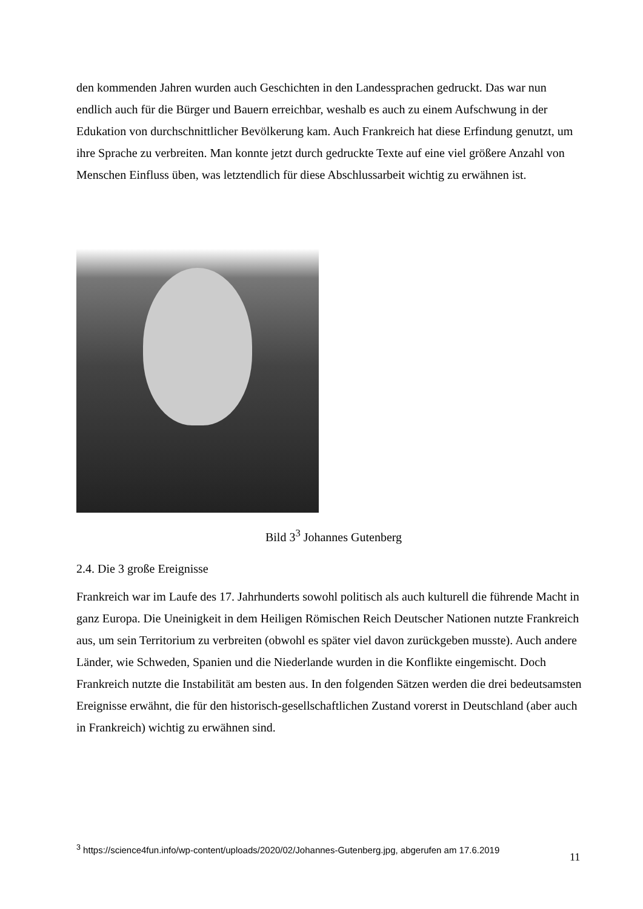den kommenden Jahren wurden auch Geschichten in den Landessprachen gedruckt. Das war nun endlich auch für die Bürger und Bauern erreichbar, weshalb es auch zu einem Aufschwung in der Edukation von durchschnittlicher Bevölkerung kam. Auch Frankreich hat diese Erfindung genutzt, um ihre Sprache zu verbreiten. Man konnte jetzt durch gedruckte Texte auf eine viel größere Anzahl von Menschen Einfluss üben, was letztendlich für diese Abschlussarbeit wichtig zu erwähnen ist.
Bild 3<sup>3</sup> Johannes Gutenberg
2.4. Die 3 große Ereignisse
Frankreich war im Laufe des 17. Jahrhunderts sowohl politisch als auch kulturell die führende Macht in ganz Europa. Die Uneinigkeit in dem Heiligen Römischen Reich Deutscher Nationen nutzte Frankreich aus, um sein Territorium zu verbreiten (obwohl es später viel davon zurückgeben musste). Auch andere Länder, wie Schweden, Spanien und die Niederlande wurden in die Konflikte eingemischt. Doch Frankreich nutzte die Instabilität am besten aus. In den folgenden Sätzen werden die drei bedeutsamsten Ereignisse erwähnt, die für den historisch-gesellschaftlichen Zustand vorerst in Deutschland (aber auch in Frankreich) wichtig zu erwähnen sind.
<sup>3</sup> https://science4fun.info/wp-content/uploads/2020/02/Johannes-Gutenberg.jpg, abgerufen am 17.6.2019
11